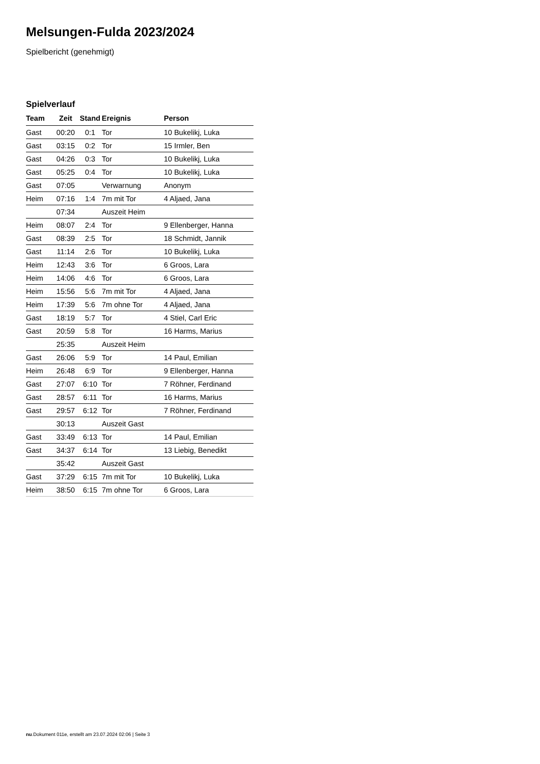Melsungen-Fulda 2023/2024
Spielbericht (genehmigt)
Spielverlauf
| Team | Zeit | Stand | Ereignis | Person |
| --- | --- | --- | --- | --- |
| Gast | 00:20 | 0:1 | Tor | 10 Bukelikj, Luka |
| Gast | 03:15 | 0:2 | Tor | 15 Irmler, Ben |
| Gast | 04:26 | 0:3 | Tor | 10 Bukelikj, Luka |
| Gast | 05:25 | 0:4 | Tor | 10 Bukelikj, Luka |
| Gast | 07:05 | | Verwarnung | Anonym |
| Heim | 07:16 | 1:4 | 7m mit Tor | 4 Aljaed, Jana |
| | 07:34 | | Auszeit Heim | |
| Heim | 08:07 | 2:4 | Tor | 9 Ellenberger, Hanna |
| Gast | 08:39 | 2:5 | Tor | 18 Schmidt, Jannik |
| Gast | 11:14 | 2:6 | Tor | 10 Bukelikj, Luka |
| Heim | 12:43 | 3:6 | Tor | 6 Groos, Lara |
| Heim | 14:06 | 4:6 | Tor | 6 Groos, Lara |
| Heim | 15:56 | 5:6 | 7m mit Tor | 4 Aljaed, Jana |
| Heim | 17:39 | 5:6 | 7m ohne Tor | 4 Aljaed, Jana |
| Gast | 18:19 | 5:7 | Tor | 4 Stiel, Carl Eric |
| Gast | 20:59 | 5:8 | Tor | 16 Harms, Marius |
| | 25:35 | | Auszeit Heim | |
| Gast | 26:06 | 5:9 | Tor | 14 Paul, Emilian |
| Heim | 26:48 | 6:9 | Tor | 9 Ellenberger, Hanna |
| Gast | 27:07 | 6:10 | Tor | 7 Röhner, Ferdinand |
| Gast | 28:57 | 6:11 | Tor | 16 Harms, Marius |
| Gast | 29:57 | 6:12 | Tor | 7 Röhner, Ferdinand |
| | 30:13 | | Auszeit Gast | |
| Gast | 33:49 | 6:13 | Tor | 14 Paul, Emilian |
| Gast | 34:37 | 6:14 | Tor | 13 Liebig, Benedikt |
| | 35:42 | | Auszeit Gast | |
| Gast | 37:29 | 6:15 | 7m mit Tor | 10 Bukelikj, Luka |
| Heim | 38:50 | 6:15 | 7m ohne Tor | 6 Groos, Lara |
nu.Dokument 011e, erstellt am 23.07.2024 02:06 | Seite 3